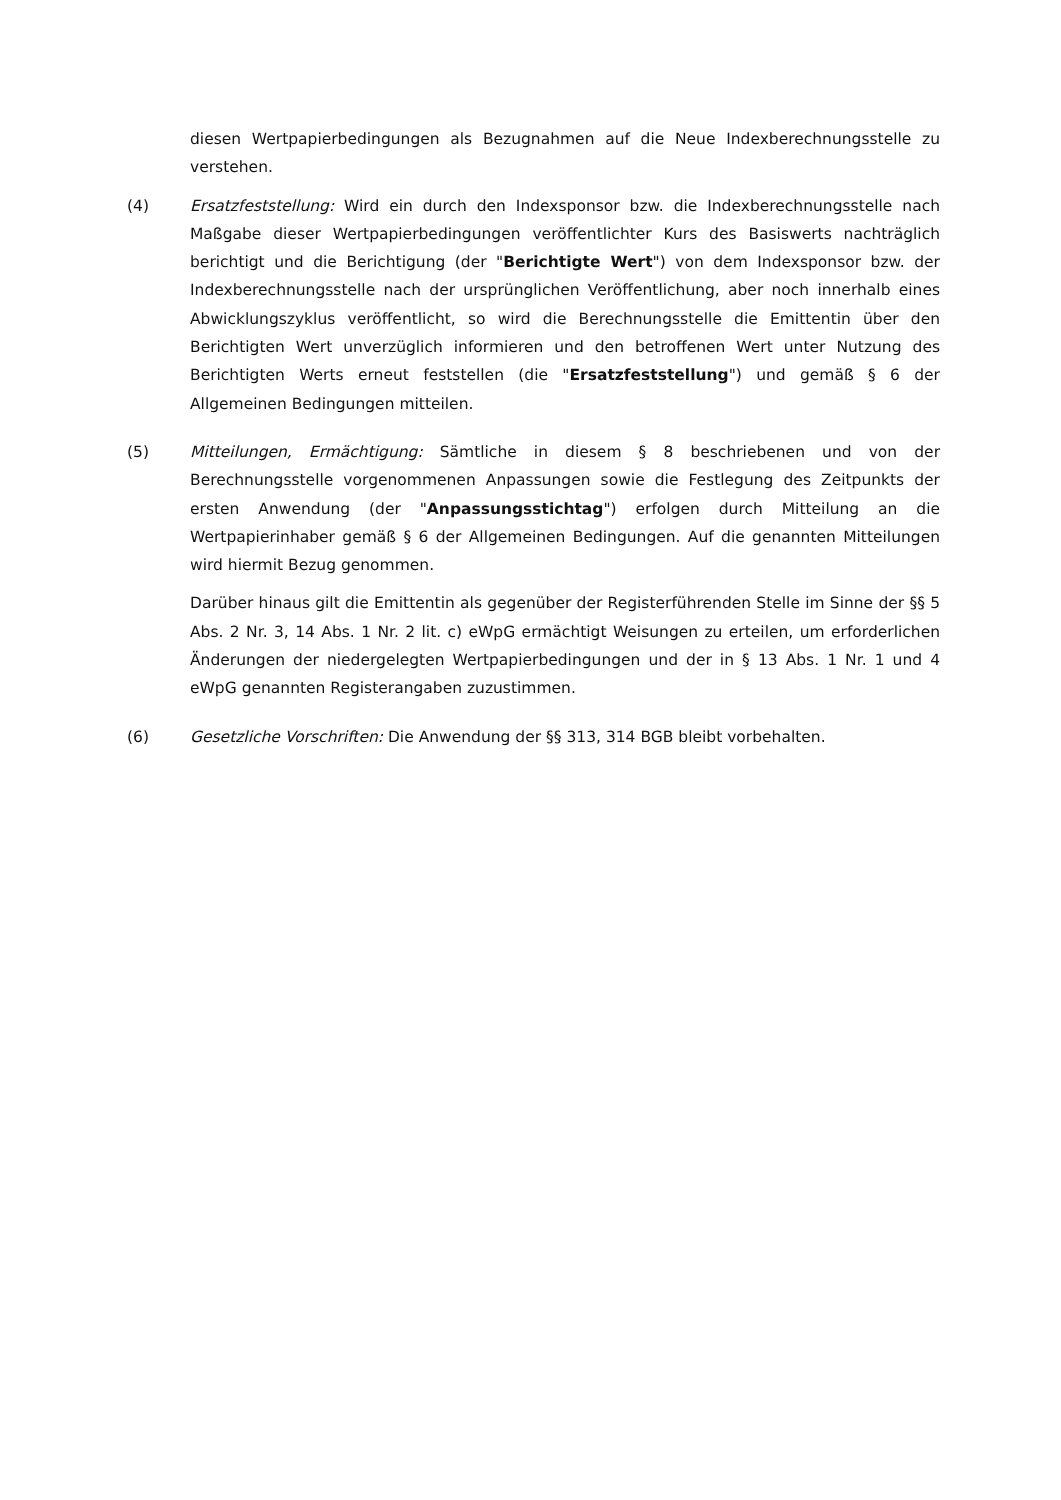diesen Wertpapierbedingungen als Bezugnahmen auf die Neue Indexberechnungsstelle zu verstehen.
(4) Ersatzfeststellung: Wird ein durch den Indexsponsor bzw. die Indexberechnungsstelle nach Maßgabe dieser Wertpapierbedingungen veröffentlichter Kurs des Basiswerts nachträglich berichtigt und die Berichtigung (der "Berichtigte Wert") von dem Indexsponsor bzw. der Indexberechnungsstelle nach der ursprünglichen Veröffentlichung, aber noch innerhalb eines Abwicklungszyklus veröffentlicht, so wird die Berechnungsstelle die Emittentin über den Berichtigten Wert unverzüglich informieren und den betroffenen Wert unter Nutzung des Berichtigten Werts erneut feststellen (die "Ersatzfeststellung") und gemäß § 6 der Allgemeinen Bedingungen mitteilen.
(5) Mitteilungen, Ermächtigung: Sämtliche in diesem § 8 beschriebenen und von der Berechnungsstelle vorgenommenen Anpassungen sowie die Festlegung des Zeitpunkts der ersten Anwendung (der "Anpassungsstichtag") erfolgen durch Mitteilung an die Wertpapierinhaber gemäß § 6 der Allgemeinen Bedingungen. Auf die genannten Mitteilungen wird hiermit Bezug genommen.
Darüber hinaus gilt die Emittentin als gegenüber der Registerführenden Stelle im Sinne der §§ 5 Abs. 2 Nr. 3, 14 Abs. 1 Nr. 2 lit. c) eWpG ermächtigt Weisungen zu erteilen, um erforderlichen Änderungen der niedergelegten Wertpapierbedingungen und der in § 13 Abs. 1 Nr. 1 und 4 eWpG genannten Registerangaben zuzustimmen.
(6) Gesetzliche Vorschriften: Die Anwendung der §§ 313, 314 BGB bleibt vorbehalten.